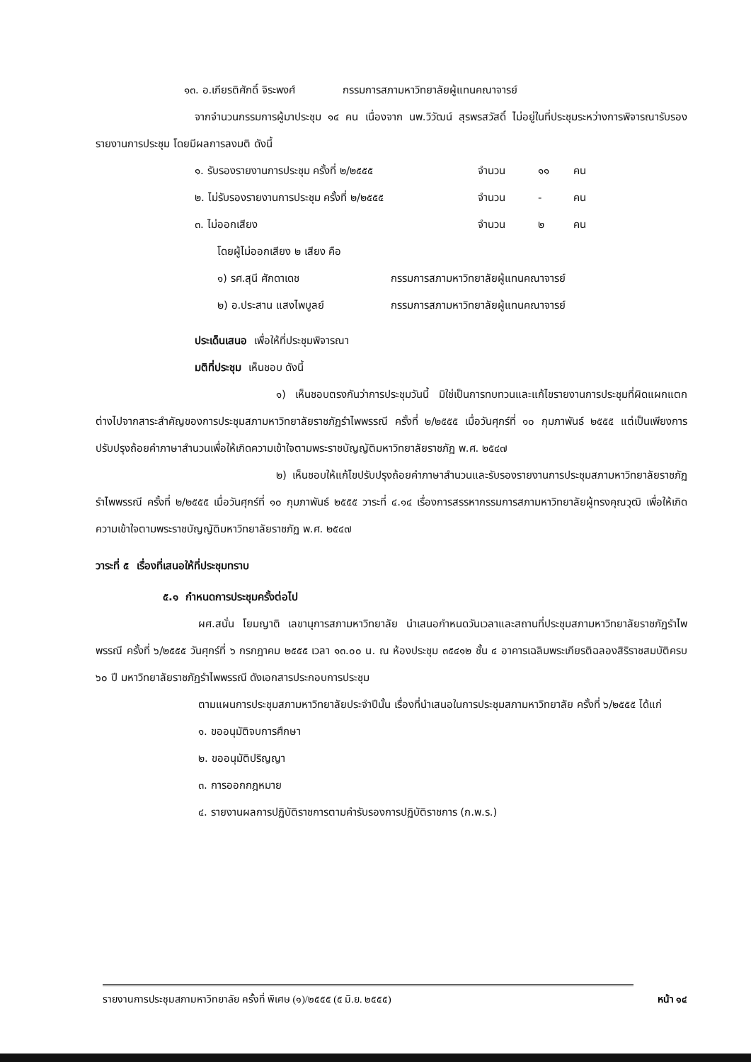๑๓. อ.เกียรติศักดิ์ จิระพงศ์ กรรมการสภามหาวิทยาลัยผู้แทนคณาจารย์
จากจำนวนกรรมการผู้มาประชุม ๑๔ คน เนื่องจาก นพ.วิวัฒน์ สุรพรสวัสดิ์ ไม่อยู่ในที่ประชุมระหว่างการพิจารณารับรองรายงานการประชุม โดยมีผลการลงมติ ดังนี้
๑. รับรองรายงานการประชุม ครั้งที่ ๒/๒๕๕๕ จำนวน ๑๑ คน
๒. ไม่รับรองรายงานการประชุม ครั้งที่ ๒/๒๕๕๕ จำนวน - คน
๓. ไม่ออกเสียง จำนวน ๒ คน
โดยผู้ไม่ออกเสียง ๒ เสียง คือ
๑) รศ.สุนี ศักดาเดช กรรมการสภามหาวิทยาลัยผู้แทนคณาจารย์
๒) อ.ประสาน แสงไพบูลย์ กรรมการสภามหาวิทยาลัยผู้แทนคณาจารย์
ประเด็นเสนอ เพื่อให้ที่ประชุมพิจารณา
มติที่ประชุม เห็นชอบ ดังนี้
๑) เห็นชอบตรงกันว่าการประชุมวันนี้ มิใช่เป็นการทบทวนและแก้ไขรายงานการประชุมที่ผิดแผกแตกต่างไปจากสาระสำคัญของการประชุมสภามหาวิทยาลัยราชภัฏรำไพพรรณี ครั้งที่ ๒/๒๕๕๕ เมื่อวันศุกร์ที่ ๑๐ กุมภาพันธ์ ๒๕๕๕ แต่เป็นเพียงการปรับปรุงถ้อยคำภาษาสำนวนเพื่อให้เกิดความเข้าใจตามพระราชบัญญัติมหาวิทยาลัยราชภัฏ พ.ศ. ๒๕๔๗
๒) เห็นชอบให้แก้ไขปรับปรุงถ้อยคำภาษาสำนวนและรับรองรายงานการประชุมสภามหาวิทยาลัยราชภัฏรำไพพรรณี ครั้งที่ ๒/๒๕๕๕ เมื่อวันศุกร์ที่ ๑๐ กุมภาพันธ์ ๒๕๕๕ วาระที่ ๔.๑๔ เรื่องการสรรหากรรมการสภามหาวิทยาลัยผู้ทรงคุณวุฒิ เพื่อให้เกิดความเข้าใจตามพระราชบัญญัติมหาวิทยาลัยราชภัฏ พ.ศ. ๒๕๔๗
วาระที่ ๕ เรื่องที่เสนอให้ที่ประชุมทราบ
๕.๑ กำหนดการประชุมครั้งต่อไป
ผศ.สนั่น โยมญาติ เลขานุการสภามหาวิทยาลัย นำเสนอกำหนดวันเวลาและสถานที่ประชุมสภามหาวิทยาลัยราชภัฏรำไพพรรณี ครั้งที่ ๖/๒๕๕๕ วันศุกร์ที่ ๖ กรกฎาคม ๒๕๕๕ เวลา ๑๓.๐๐ น. ณ ห้องประชุม ๓๕๔๑๒ ชั้น ๔ อาคารเฉลิมพระเกียรติฉลองสิริราชสมบัติครบ ๖๐ ปี มหาวิทยาลัยราชภัฏรำไพพรรณี ดังเอกสารประกอบการประชุม
ตามแผนการประชุมสภามหาวิทยาลัยประจำปีนั้น เรื่องที่นำเสนอในการประชุมสภามหาวิทยาลัย ครั้งที่ ๖/๒๕๕๕ ได้แก่
๑. ขออนุมัติจบการศึกษา
๒. ขออนุมัติปริญญา
๓. การออกกฎหมาย
๔. รายงานผลการปฏิบัติราชการตามคำรับรองการปฏิบัติราชการ (ก.พ.ร.)
รายงานการประชุมสภามหาวิทยาลัย ครั้งที่ พิเศษ (๑)/๒๕๕๕ (๕ มิ.ย. ๒๕๕๕) หน้า ๑๔